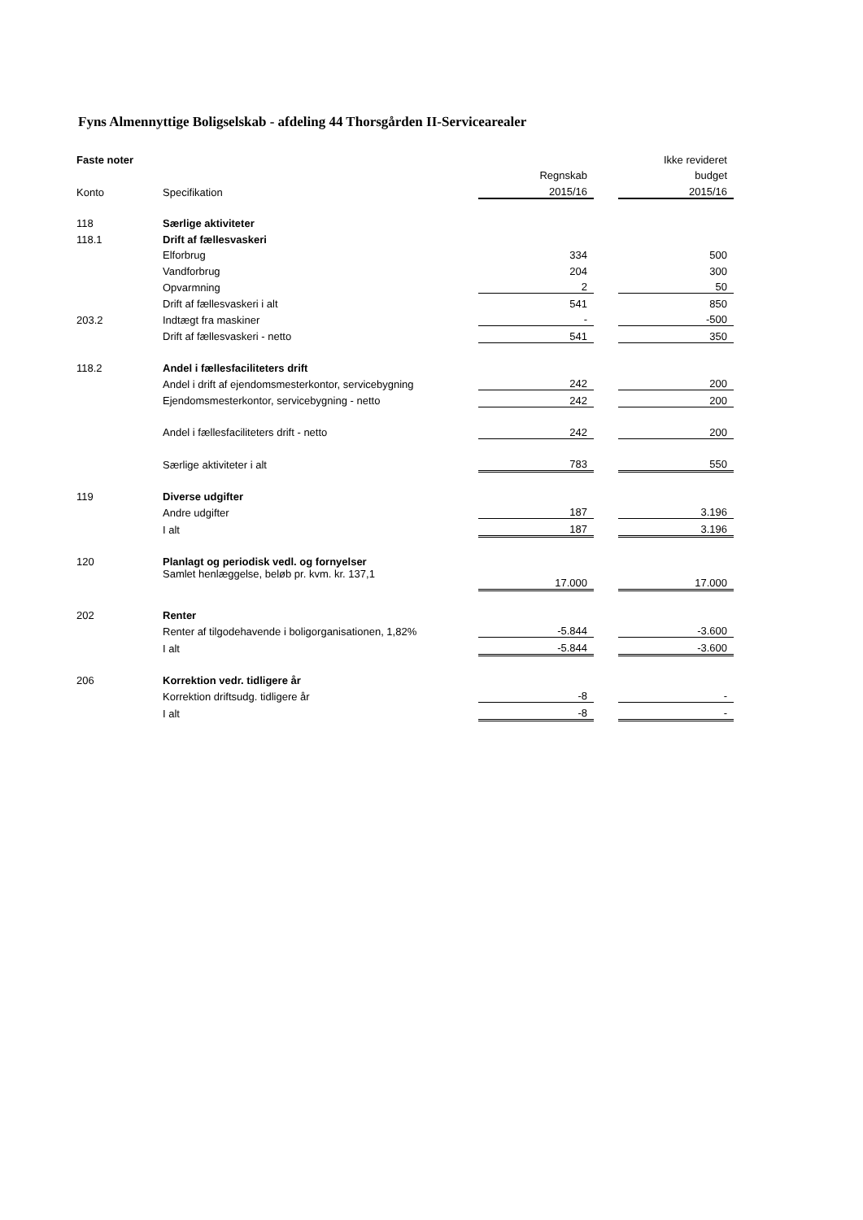Fyns Almennyttige Boligselskab - afdeling 44 Thorsgården II-Servicearealer
| Faste noter | | | | Ikke revideret |
| --- | --- | --- | --- | --- |
| | | Regnskab | | budget |
| Konto | Specifikation | 2015/16 | | 2015/16 |
| 118 | Særlige aktiviteter | | | |
| 118.1 | Drift af fællesvaskeri | | | |
| | Elforbrug | 334 | | 500 |
| | Vandforbrug | 204 | | 300 |
| | Opvarmning | 2 | | 50 |
| | Drift af fællesvaskeri i alt | 541 | | 850 |
| 203.2 | Indtægt fra maskiner | - | | -500 |
| | Drift af fællesvaskeri - netto | 541 | | 350 |
| 118.2 | Andel i fællesfaciliteters drift | | | |
| | Andel i drift af ejendomsmesterkontor, servicebygning | 242 | | 200 |
| | Ejendomsmesterkontor, servicebygning - netto | 242 | | 200 |
| | Andel i fællesfaciliteters drift - netto | 242 | | 200 |
| | Særlige aktiviteter i alt | 783 | | 550 |
| 119 | Diverse udgifter | | | |
| | Andre udgifter | 187 | | 3.196 |
| | I alt | 187 | | 3.196 |
| 120 | Planlagt og periodisk vedl. og fornyelser | | | |
| | Samlet henlæggelse, beløb pr. kvm. kr. 137,1 | 17.000 | | 17.000 |
| 202 | Renter | | | |
| | Renter af tilgodehavende i boligorganisationen, 1,82% | -5.844 | | -3.600 |
| | I alt | -5.844 | | -3.600 |
| 206 | Korrektion vedr. tidligere år | | | |
| | Korrektion driftsudg. tidligere år | -8 | | - |
| | I alt | -8 | | - |